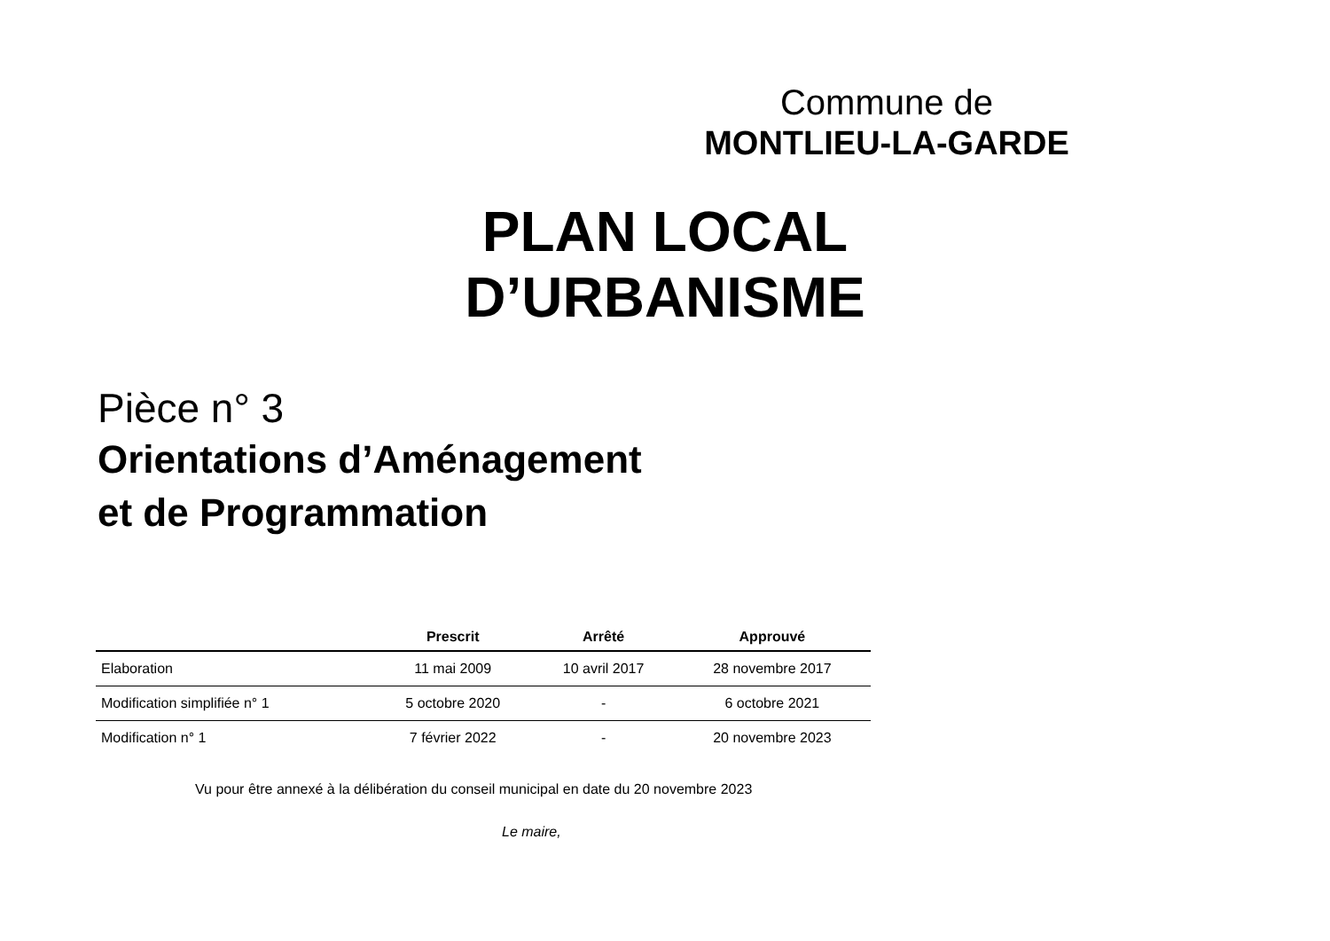Commune de
MONTLIEU-LA-GARDE
PLAN LOCAL D’URBANISME
Pièce n° 3
Orientations d’Aménagement
et de Programmation
| | Prescrit | Arrêté | Approuvé |
| --- | --- | --- | --- |
| Elaboration | 11 mai 2009 | 10 avril 2017 | 28 novembre 2017 |
| Modification simplifiée n° 1 | 5 octobre 2020 | - | 6 octobre 2021 |
| Modification n° 1 | 7 février 2022 | - | 20 novembre 2023 |
Vu pour être annexé à la délibération du conseil municipal en date du 20 novembre 2023
Le maire,